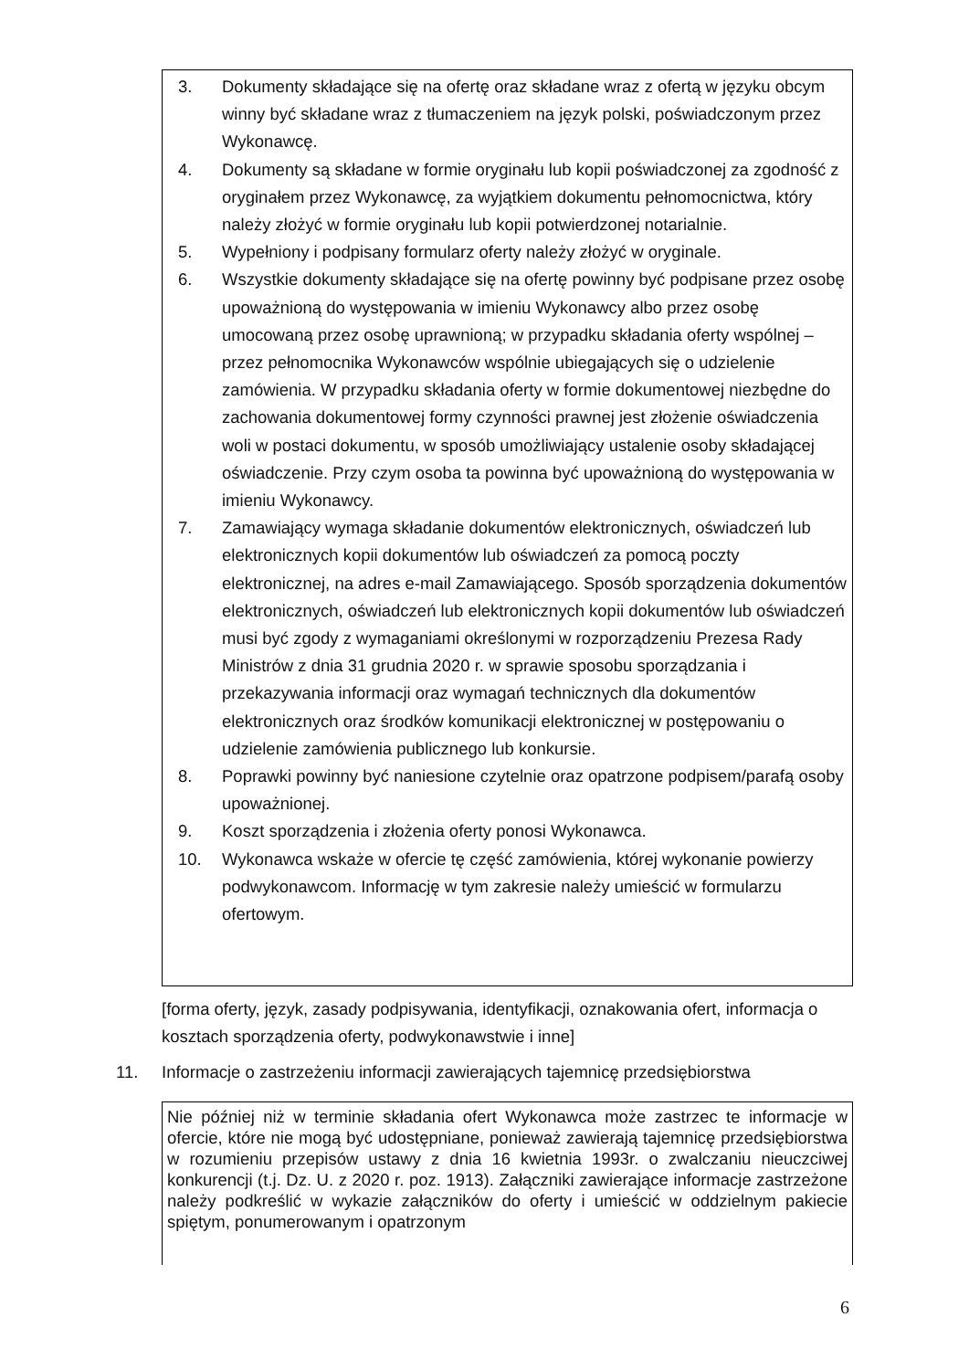3. Dokumenty składające się na ofertę oraz składane wraz z ofertą w języku obcym winny być składane wraz z tłumaczeniem na język polski, poświadczonym przez Wykonawcę.
4. Dokumenty są składane w formie oryginału lub kopii poświadczonej za zgodność z oryginałem przez Wykonawcę, za wyjątkiem dokumentu pełnomocnictwa, który należy złożyć w formie oryginału lub kopii potwierdzonej notarialnie.
5. Wypełniony i podpisany formularz oferty należy złożyć w oryginale.
6. Wszystkie dokumenty składające się na ofertę powinny być podpisane przez osobę upoważnioną do występowania w imieniu Wykonawcy albo przez osobę umocowaną przez osobę uprawnioną; w przypadku składania oferty wspólnej – przez pełnomocnika Wykonawców wspólnie ubiegających się o udzielenie zamówienia. W przypadku składania oferty w formie dokumentowej niezbędne do zachowania dokumentowej formy czynności prawnej jest złożenie oświadczenia woli w postaci dokumentu, w sposób umożliwiający ustalenie osoby składającej oświadczenie. Przy czym osoba ta powinna być upoważnioną do występowania w imieniu Wykonawcy.
7. Zamawiający wymaga składanie dokumentów elektronicznych, oświadczeń lub elektronicznych kopii dokumentów lub oświadczeń za pomocą poczty elektronicznej, na adres e-mail Zamawiającego. Sposób sporządzenia dokumentów elektronicznych, oświadczeń lub elektronicznych kopii dokumentów lub oświadczeń musi być zgody z wymaganiami określonymi w rozporządzeniu Prezesa Rady Ministrów z dnia 31 grudnia 2020 r. w sprawie sposobu sporządzania i przekazywania informacji oraz wymagań technicznych dla dokumentów elektronicznych oraz środków komunikacji elektronicznej w postępowaniu o udzielenie zamówienia publicznego lub konkursie.
8. Poprawki powinny być naniesione czytelnie oraz opatrzone podpisem/parafą osoby upoważnionej.
9. Koszt sporządzenia i złożenia oferty ponosi Wykonawca.
10. Wykonawca wskaże w ofercie tę część zamówienia, której wykonanie powierzy podwykonawcom. Informację w tym zakresie należy umieścić w formularzu ofertowym.
[forma oferty, język, zasady podpisywania, identyfikacji, oznakowania ofert, informacja o kosztach sporządzenia oferty, podwykonawstwie i inne]
11. Informacje o zastrzeżeniu informacji zawierających tajemnicę przedsiębiorstwa
Nie później niż w terminie składania ofert Wykonawca może zastrzec te informacje w ofercie, które nie mogą być udostępniane, ponieważ zawierają tajemnicę przedsiębiorstwa w rozumieniu przepisów ustawy z dnia 16 kwietnia 1993r. o zwalczaniu nieuczciwej konkurencji (t.j. Dz. U. z 2020 r. poz. 1913). Załączniki zawierające informacje zastrzeżone należy podkreślić w wykazie załączników do oferty i umieścić w oddzielnym pakiecie spiętym, ponumerowanym i opatrzonym
6